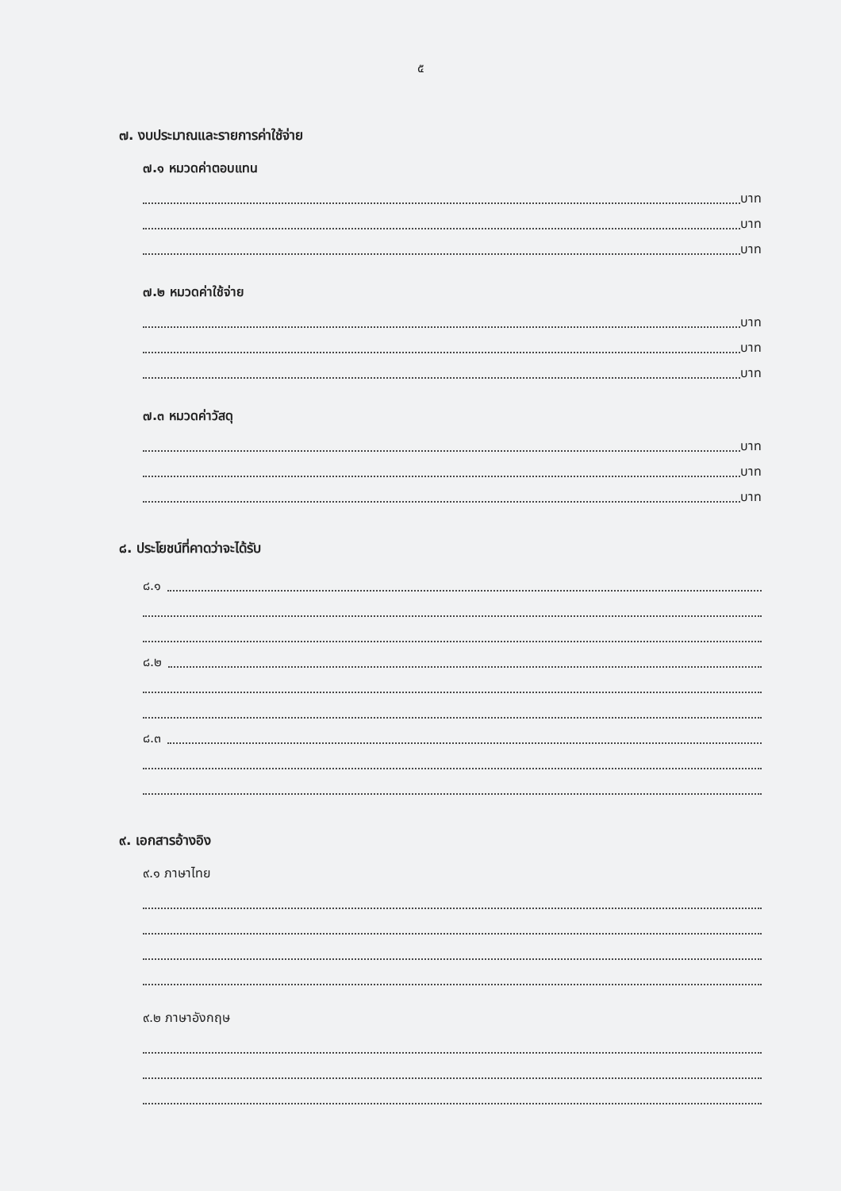๕
๗. งบประมาณและรายการค่าใช้จ่าย
๗.๑ หมวดค่าตอบแทน
บาท
บาท
บาท
๗.๒ หมวดค่าใช้จ่าย
บาท
บาท
บาท
๗.๓ หมวดค่าวัสดุ
บาท
บาท
บาท
๘. ประโยชน์ที่คาดว่าจะได้รับ
๘.๑
๘.๒
๘.๓
๙. เอกสารอ้างอิง
๙.๑ ภาษาไทย
๙.๒ ภาษาอังกฤษ